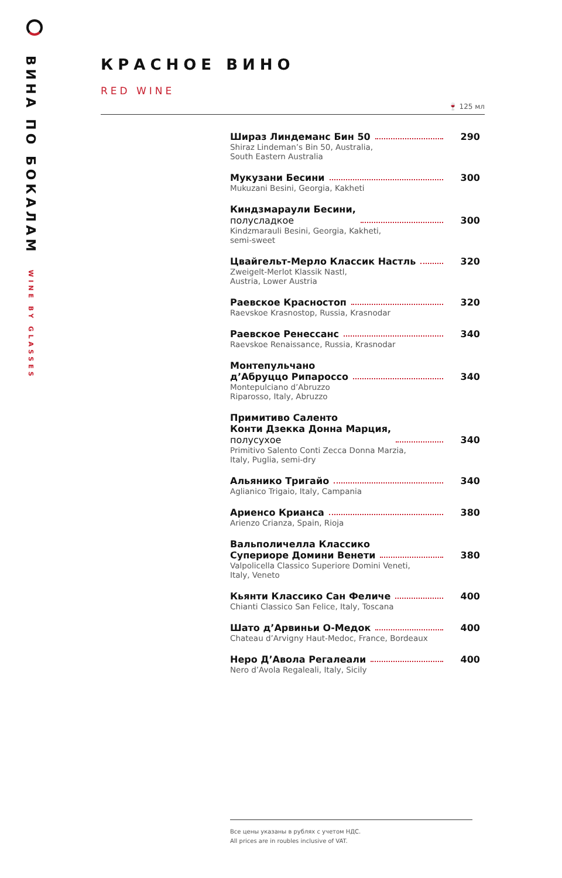ВИНА ПО БОКАЛАМ WINE BY GLASSES
КРАСНОЕ ВИНО
RED WINE
🍷 125 мл
Шираз Линдеманс Бин 50 290
Shiraz Lindeman’s Bin 50, Australia,
South Eastern Australia
Мукузани Бесини 300
Mukuzani Besini, Georgia, Kakheti
Киндзмараули Бесини,
полусладкое 300
Kindzmarauli Besini, Georgia, Kakheti,
semi-sweet
Цвайгельт-Мерло Классик Настль 320
Zweigelt-Merlot Klassik Nastl,
Austria, Lower Austria
Раевское Красностоп 320
Raevskoe Krasnostop, Russia, Krasnodar
Раевское Ренессанс 340
Raevskoe Renaissance, Russia, Krasnodar
Монтепульчано
д’Абруццо Рипароссо 340
Montepulciano d’Abruzzo
Riparosso, Italy, Abruzzo
Примитиво Саленто
Конти Дзекка Донна Марция,
полусухое 340
Primitivo Salento Conti Zecca Donna Marzia,
Italy, Puglia, semi-dry
Альянико Тригайо 340
Aglianico Trigaio, Italy, Campania
Ариенсо Крианса 380
Arienzo Crianza, Spain, Rioja
Вальполичелла Классико
Супериоре Домини Венети 380
Valpolicella Classico Superiore Domini Veneti,
Italy, Veneto
Кьянти Классико Сан Феличе 400
Chianti Classico San Felice, Italy, Toscana
Шато д’Арвиньи О-Медок 400
Chateau d’Arvigny Haut-Medoc, France, Bordeaux
Неро Д’Авола Регалеали 400
Nero d’Avola Regaleali, Italy, Sicily
Все цены указаны в рублях с учетом НДС.
All prices are in roubles inclusive of VAT.